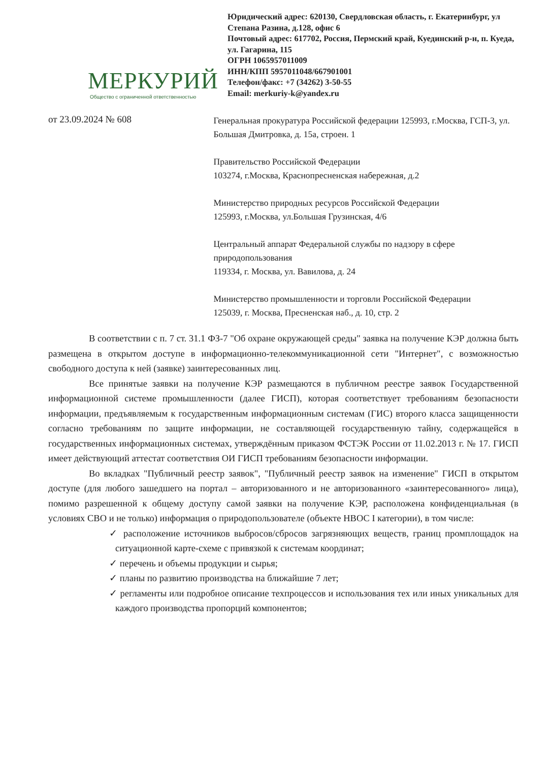МЕРКУРИЙ
Общество с ограниченной ответственностью
Юридический адрес: 620130, Свердловская область, г. Екатеринбург, ул Степана Разина, д.128, офис 6
Почтовый адрес: 617702, Россия, Пермский край, Куединский р-н, п. Куеда, ул. Гагарина, 115
ОГРН 1065957011009
ИНН/КПП 5957011048/667901001
Телефон/факс: +7 (34262) 3-50-55
Email: merkuriy-k@yandex.ru
от 23.09.2024 № 608
Генеральная прокуратура Российской федерации 125993, г.Москва, ГСП-3, ул. Большая Дмитровка, д. 15а, строен. 1
Правительство Российской Федерации
103274, г.Москва, Краснопресненская набережная, д.2
Министерство природных ресурсов Российской Федерации
125993, г.Москва, ул.Большая Грузинская, 4/6
Центральный аппарат Федеральной службы по надзору в сфере природопользования
119334, г. Москва, ул. Вавилова, д. 24
Министерство промышленности и торговли Российской Федерации
125039, г. Москва, Пресненская наб., д. 10, стр. 2
В соответствии с п. 7 ст. 31.1 ФЗ-7 "Об охране окружающей среды" заявка на получение КЭР должна быть размещена в открытом доступе в информационно-телекоммуникационной сети "Интернет", с возможностью свободного доступа к ней (заявке) заинтересованных лиц.
Все принятые заявки на получение КЭР размещаются в публичном реестре заявок Государственной информационной системе промышленности (далее ГИСП), которая соответствует требованиям безопасности информации, предъявляемым к государственным информационным системам (ГИС) второго класса защищенности согласно требованиям по защите информации, не составляющей государственную тайну, содержащейся в государственных информационных системах, утверждённым приказом ФСТЭК России от 11.02.2013 г. № 17. ГИСП имеет действующий аттестат соответствия ОИ ГИСП требованиям безопасности информации.
Во вкладках "Публичный реестр заявок", "Публичный реестр заявок на изменение" ГИСП в открытом доступе (для любого зашедшего на портал – авторизованного и не авторизованного «заинтересованного» лица), помимо разрешенной к общему доступу самой заявки на получение КЭР, расположена конфиденциальная (в условиях СВО и не только) информация о природопользователе (объекте НВОС I категории), в том числе:
✓ расположение источников выбросов/сбросов загрязняющих веществ, границ промплощадок на ситуационной карте-схеме с привязкой к системам координат;
✓ перечень и объемы продукции и сырья;
✓ планы по развитию производства на ближайшие 7 лет;
✓ регламенты или подробное описание техпроцессов и использования тех или иных уникальных для каждого производства пропорций компонентов;